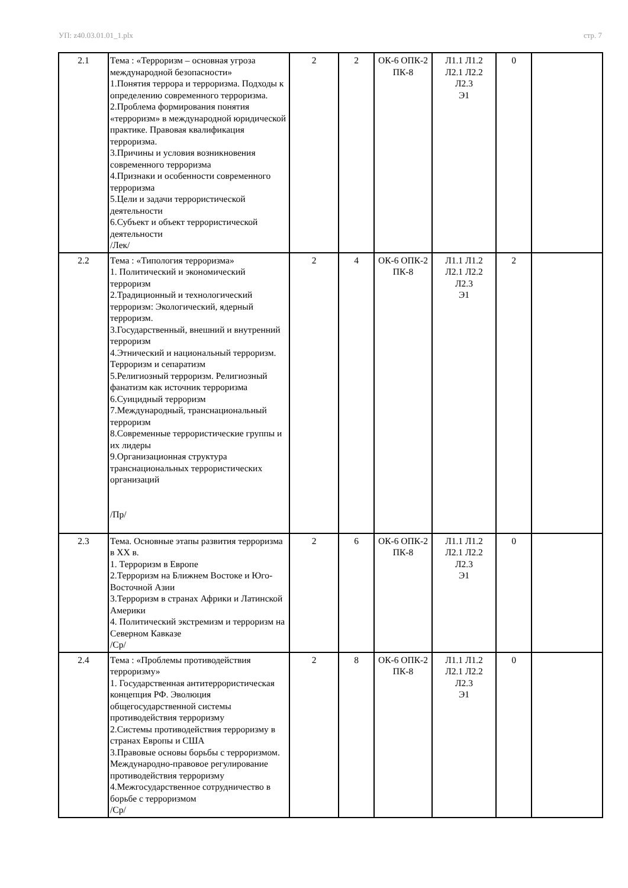УП: z40.03.01.01_1.plx стр. 7
| 2.1 | Тема : «Терроризм – основная угроза международной безопасности» 1.Понятия террора и терроризма. Подходы к определению современного терроризма. 2.Проблема формирования понятия «терроризм» в международной юридической практике. Правовая квалификация терроризма. 3.Причины и условия возникновения современного терроризма 4.Признаки и особенности современного терроризма 5.Цели и задачи террористической деятельности 6.Субъект и объект террористической деятельности /Лек/ | 2 | 2 | ОК-6 ОПК-2 ПК-8 | Л1.1 Л1.2 Л2.1 Л2.2 Л2.3 Э1 | 0 | |
| 2.2 | Тема : «Типология терроризма» 1. Политический и экономический терроризм 2.Традиционный и технологический терроризм: Экологический, ядерный терроризм. 3.Государственный, внешний и внутренний терроризм 4.Этнический и национальный терроризм. Терроризм и сепаратизм 5.Религиозный терроризм. Религиозный фанатизм как источник терроризма 6.Суицидный терроризм 7.Международный, транснациональный терроризм 8.Современные террористические группы и их лидеры 9.Организационная структура транснациональных террористических организаций /Пр/ | 2 | 4 | ОК-6 ОПК-2 ПК-8 | Л1.1 Л1.2 Л2.1 Л2.2 Л2.3 Э1 | 2 | |
| 2.3 | Тема. Основные этапы развития терроризма в XX в. 1. Терроризм в Европе 2.Терроризм на Ближнем Востоке и Юго-Восточной Азии 3.Терроризм в странах Африки и Латинской Америки 4. Политический экстремизм и терроризм на Северном Кавказе /Ср/ | 2 | 6 | ОК-6 ОПК-2 ПК-8 | Л1.1 Л1.2 Л2.1 Л2.2 Л2.3 Э1 | 0 | |
| 2.4 | Тема : «Проблемы противодействия терроризму» 1. Государственная антитеррористическая концепция РФ. Эволюция общегосударственной системы противодействия терроризму 2.Системы противодействия терроризму в странах Европы и США 3.Правовые основы борьбы с терроризмом. Международно-правовое регулирование противодействия терроризму 4.Межгосударственное сотрудничество в борьбе с терроризмом /Ср/ | 2 | 8 | ОК-6 ОПК-2 ПК-8 | Л1.1 Л1.2 Л2.1 Л2.2 Л2.3 Э1 | 0 | |